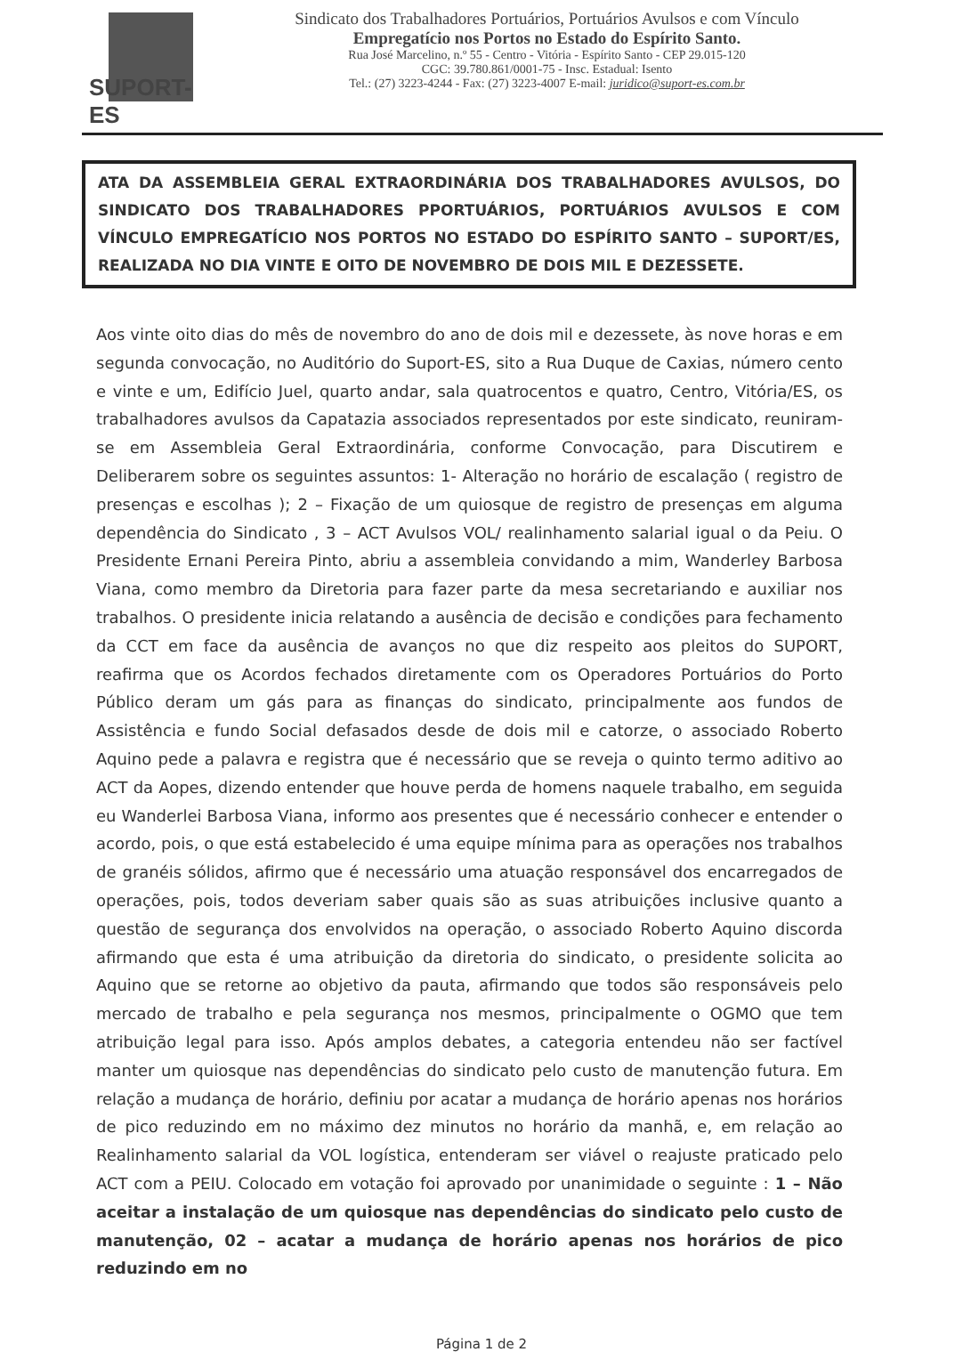SUPORT-ES
Sindicato dos Trabalhadores Portuários, Portuários Avulsos e com Vínculo
Empregatício nos Portos no Estado do Espírito Santo.
Rua José Marcelino, n.º 55 - Centro - Vitória - Espírito Santo - CEP 29.015-120
CGC: 39.780.861/0001-75 - Insc. Estadual: Isento
Tel.: (27) 3223-4244 - Fax: (27) 3223-4007 E-mail: juridico@suport-es.com.br
ATA DA ASSEMBLEIA GERAL EXTRAORDINÁRIA DOS TRABALHADORES AVULSOS, DO SINDICATO DOS TRABALHADORES PPORTUÁRIOS, PORTUÁRIOS AVULSOS E COM VÍNCULO EMPREGATÍCIO NOS PORTOS NO ESTADO DO ESPÍRITO SANTO – SUPORT/ES, REALIZADA NO DIA VINTE E OITO DE NOVEMBRO DE DOIS MIL E DEZESSETE.
Aos vinte oito dias do mês de novembro do ano de dois mil e dezessete, às nove horas e em segunda convocação, no Auditório do Suport-ES, sito a Rua Duque de Caxias, número cento e vinte e um, Edifício Juel, quarto andar, sala quatrocentos e quatro, Centro, Vitória/ES, os trabalhadores avulsos da Capatazia associados representados por este sindicato, reuniram-se em Assembleia Geral Extraordinária, conforme Convocação, para Discutirem e Deliberarem sobre os seguintes assuntos: 1- Alteração no horário de escalação ( registro de presenças e escolhas ); 2 – Fixação de um quiosque de registro de presenças em alguma dependência do Sindicato , 3 – ACT Avulsos VOL/ realinhamento salarial igual o da Peiu. O Presidente Ernani Pereira Pinto, abriu a assembleia convidando a mim, Wanderley Barbosa Viana, como membro da Diretoria para fazer parte da mesa secretariando e auxiliar nos trabalhos. O presidente inicia relatando a ausência de decisão e condições para fechamento da CCT em face da ausência de avanços no que diz respeito aos pleitos do SUPORT, reafirma que os Acordos fechados diretamente com os Operadores Portuários do Porto Público deram um gás para as finanças do sindicato, principalmente aos fundos de Assistência e fundo Social defasados desde de dois mil e catorze, o associado Roberto Aquino pede a palavra e registra que é necessário que se reveja o quinto termo aditivo ao ACT da Aopes, dizendo entender que houve perda de homens naquele trabalho, em seguida eu Wanderlei Barbosa Viana, informo aos presentes que é necessário conhecer e entender o acordo, pois, o que está estabelecido é uma equipe mínima para as operações nos trabalhos de granéis sólidos, afirmo que é necessário uma atuação responsável dos encarregados de operações, pois, todos deveriam saber quais são as suas atribuições inclusive quanto a questão de segurança dos envolvidos na operação, o associado Roberto Aquino discorda afirmando que esta é uma atribuição da diretoria do sindicato, o presidente solicita ao Aquino que se retorne ao objetivo da pauta, afirmando que todos são responsáveis pelo mercado de trabalho e pela segurança nos mesmos, principalmente o OGMO que tem atribuição legal para isso. Após amplos debates, a categoria entendeu não ser factível manter um quiosque nas dependências do sindicato pelo custo de manutenção futura. Em relação a mudança de horário, definiu por acatar a mudança de horário apenas nos horários de pico reduzindo em no máximo dez minutos no horário da manhã, e, em relação ao Realinhamento salarial da VOL logística, entenderam ser viável o reajuste praticado pelo ACT com a PEIU. Colocado em votação foi aprovado por unanimidade o seguinte : 1 – Não aceitar a instalação de um quiosque nas dependências do sindicato pelo custo de manutenção, 02 – acatar a mudança de horário apenas nos horários de pico reduzindo em no
Página 1 de 2